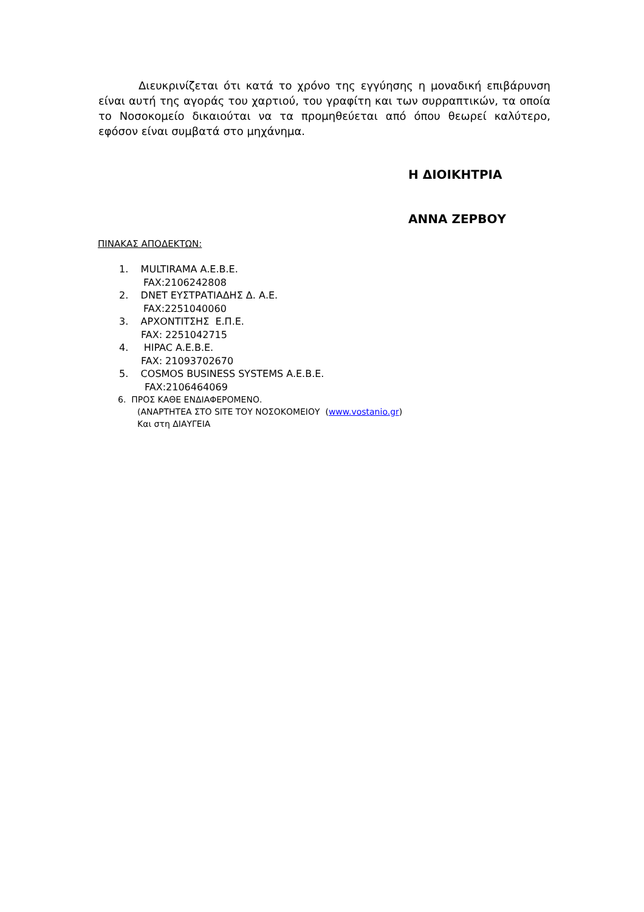Διευκρινίζεται ότι κατά το χρόνο της εγγύησης η μοναδική επιβάρυνση είναι αυτή της αγοράς του χαρτιού, του γραφίτη και των συρραπτικών, τα οποία το Νοσοκομείο δικαιούται να τα προμηθεύεται από όπου θεωρεί καλύτερο, εφόσον είναι συμβατά στο μηχάνημα.
Η ΔΙΟΙΚΗΤΡΙΑ
ΑΝΝΑ ΖΕΡΒΟΥ
ΠΙΝΑΚΑΣ ΑΠΟΔΕΚΤΩΝ:
1. MULTIRAMA A.E.B.E.
FAX:2106242808
2. DNET ΕΥΣΤΡΑΤΙΑΔΗΣ Δ. Α.Ε.
FAX:2251040060
3. ΑΡΧΟΝΤΙΤΣΗΣ Ε.Π.Ε.
FAX: 2251042715
4. HIPAC A.E.B.E.
FAX: 21093702670
5. COSMOS BUSINESS SYSTEMS A.E.B.E.
FAX:2106464069
6. ΠΡΟΣ ΚΑΘΕ ΕΝΔΙΑΦΕΡΟΜΕΝΟ.
(ΑΝΑΡΤΗΤΕΑ ΣΤΟ SITE ΤΟΥ ΝΟΣΟΚΟΜΕΙΟΥ (www.vostanio.gr)
Και στη ΔΙΑΥΓΕΙΑ